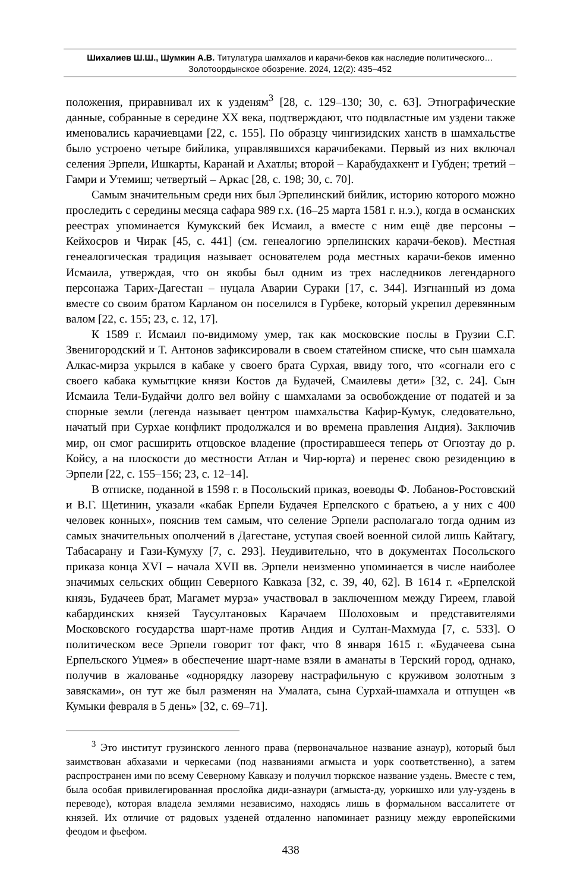Шихалиев Ш.Ш., Шумкин А.В. Титулатура шамхалов и карачи-беков как наследие политического…
Золотоордынское обозрение. 2024, 12(2): 435–452
положения, приравнивал их к узденям<sup>3</sup> [28, с. 129–130; 30, с. 63]. Этнографические данные, собранные в середине XX века, подтверждают, что подвластные им уздени также именовались карачиевцами [22, с. 155]. По образцу чингизидских ханств в шамхальстве было устроено четыре бийлика, управлявшихся карачибеками. Первый из них включал селения Эрпели, Ишкарты, Каранай и Ахатлы; второй – Карабудахкент и Губден; третий – Гамри и Утемиш; четвертый – Аркас [28, с. 198; 30, с. 70].
Самым значительным среди них был Эрпелинский бийлик, историю которого можно проследить с середины месяца сафара 989 г.х. (16–25 марта 1581 г. н.э.), когда в османских реестрах упоминается Кумукский бек Исмаил, а вместе с ним ещё две персоны – Кейхосров и Чирак [45, с. 441] (см. генеалогию эрпелинских карачи-беков). Местная генеалогическая традиция называет основателем рода местных карачи-беков именно Исмаила, утверждая, что он якобы был одним из трех наследников легендарного персонажа Тарих-Дагестан – нуцала Аварии Сураки [17, с. 344]. Изгнанный из дома вместе со своим братом Карланом он поселился в Гурбеке, который укрепил деревянным валом [22, с. 155; 23, с. 12, 17].
К 1589 г. Исмаил по-видимому умер, так как московские послы в Грузии С.Г. Звенигородский и Т. Антонов зафиксировали в своем статейном списке, что сын шамхала Алкас-мирза укрылся в кабаке у своего брата Сурхая, ввиду того, что «согнали его с своего кабака кумытцкие князи Костов да Будачей, Смаилевы дети» [32, с. 24]. Сын Исмаила Тели-Будайчи долго вел войну с шамхалами за освобождение от податей и за спорные земли (легенда называет центром шамхальства Кафир-Кумук, следовательно, начатый при Сурхае конфликт продолжался и во времена правления Андия). Заключив мир, он смог расширить отцовское владение (простиравшееся теперь от Огюзтау до р. Койсу, а на плоскости до местности Атлан и Чир-юрта) и перенес свою резиденцию в Эрпели [22, с. 155–156; 23, с. 12–14].
В отписке, поданной в 1598 г. в Посольский приказ, воеводы Ф. Лобанов-Ростовский и В.Г. Щетинин, указали «кабак Ерпели Будачея Ерпелского с братьею, а у них с 400 человек конных», пояснив тем самым, что селение Эрпели располагало тогда одним из самых значительных ополчений в Дагестане, уступая своей военной силой лишь Кайтагу, Табасарану и Гази-Кумуху [7, с. 293]. Неудивительно, что в документах Посольского приказа конца XVI – начала XVII вв. Эрпели неизменно упоминается в числе наиболее значимых сельских общин Северного Кавказа [32, с. 39, 40, 62]. В 1614 г. «Ерпелской князь, Будачеев брат, Магамет мурза» участвовал в заключенном между Гиреем, главой кабардинских князей Таусултановых Карачаем Шолоховым и представителями Московского государства шарт-наме против Андия и Султан-Махмуда [7, с. 533]. О политическом весе Эрпели говорит тот факт, что 8 января 1615 г. «Будачеева сына Ерпельского Уцмея» в обеспечение шарт-наме взяли в аманаты в Терский город, однако, получив в жалованье «однорядку лазореву настрафильную с круживом золотным з завясками», он тут же был разменян на Умалата, сына Сурхай-шамхала и отпущен «в Кумыки февраля в 5 день» [32, с. 69–71].
<sup>3</sup> Это институт грузинского ленного права (первоначальное название азнаур), который был заимствован абхазами и черкесами (под названиями агмыста и уорк соответственно), а затем распространен ими по всему Северному Кавказу и получил тюркское название уздень. Вместе с тем, была особая привилегированная прослойка диди-азнаури (агмыста-ду, уоркишхо или улу-уздень в переводе), которая владела землями независимо, находясь лишь в формальном вассалитете от князей. Их отличие от рядовых узденей отдаленно напоминает разницу между европейскими феодом и фьефом.
438